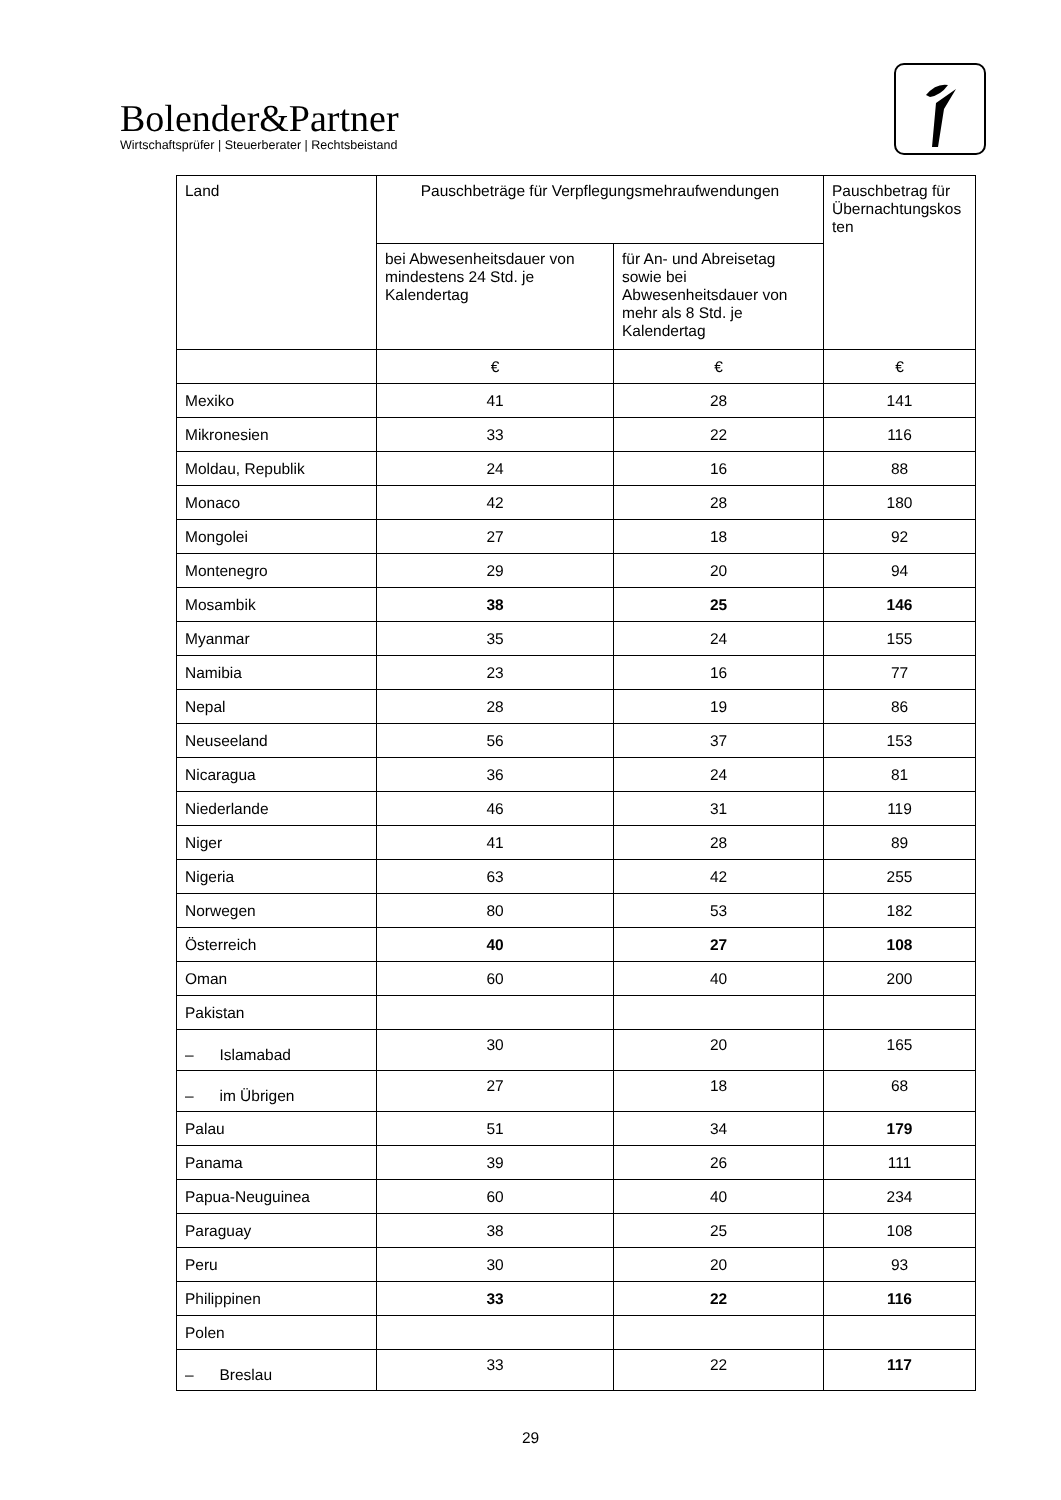Bolender&Partner
Wirtschaftsprüfer | Steuerberater | Rechtsbeistand
| Land | Pauschbeträge für Verpflegungsmehraufwendungen | | Pauschbetrag für Übernachtungskos ten |
| --- | --- | --- | --- |
| | bei Abwesenheitsdauer von mindestens 24 Std. je Kalendertag | für An- und Abreisetag sowie bei Abwesenheitsdauer von mehr als 8 Std. je Kalendertag | |
| | € | € | € |
| Mexiko | 41 | 28 | 141 |
| Mikronesien | 33 | 22 | 116 |
| Moldau, Republik | 24 | 16 | 88 |
| Monaco | 42 | 28 | 180 |
| Mongolei | 27 | 18 | 92 |
| Montenegro | 29 | 20 | 94 |
| Mosambik | 38 | 25 | 146 |
| Myanmar | 35 | 24 | 155 |
| Namibia | 23 | 16 | 77 |
| Nepal | 28 | 19 | 86 |
| Neuseeland | 56 | 37 | 153 |
| Nicaragua | 36 | 24 | 81 |
| Niederlande | 46 | 31 | 119 |
| Niger | 41 | 28 | 89 |
| Nigeria | 63 | 42 | 255 |
| Norwegen | 80 | 53 | 182 |
| Österreich | 40 | 27 | 108 |
| Oman | 60 | 40 | 200 |
| Pakistan | | | |
| – Islamabad | 30 | 20 | 165 |
| – im Übrigen | 27 | 18 | 68 |
| Palau | 51 | 34 | 179 |
| Panama | 39 | 26 | 111 |
| Papua-Neuguinea | 60 | 40 | 234 |
| Paraguay | 38 | 25 | 108 |
| Peru | 30 | 20 | 93 |
| Philippinen | 33 | 22 | 116 |
| Polen | | | |
| – Breslau | 33 | 22 | 117 |
29